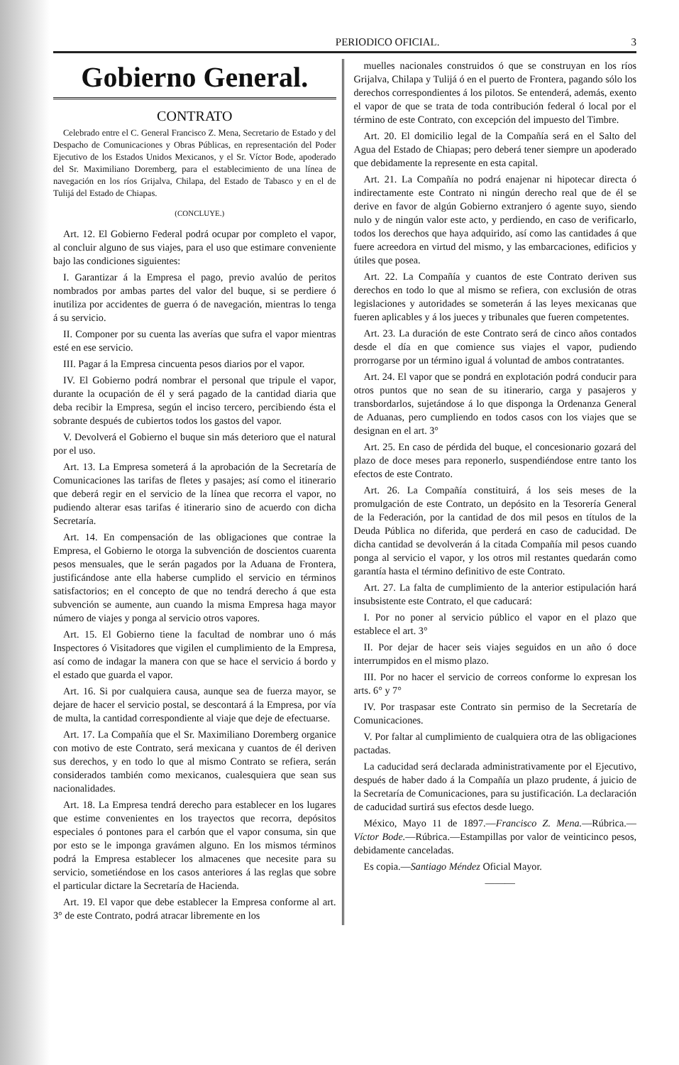PERIODICO OFICIAL. 3
Gobierno General.
CONTRATO
Celebrado entre el C. General Francisco Z. Mena, Secretario de Estado y del Despacho de Comunicaciones y Obras Públicas, en representación del Poder Ejecutivo de los Estados Unidos Mexicanos, y el Sr. Víctor Bode, apoderado del Sr. Maximiliano Doremberg, para el establecimiento de una línea de navegación en los ríos Grijalva, Chilapa, del Estado de Tabasco y en el de Tulijá del Estado de Chiapas.
(CONCLUYE.)
Art. 12. El Gobierno Federal podrá ocupar por completo el vapor, al concluir alguno de sus viajes, para el uso que estimare conveniente bajo las condiciones siguientes:
I. Garantizar á la Empresa el pago, previo avalúo de peritos nombrados por ambas partes del valor del buque, si se perdiere ó inutiliza por accidentes de guerra ó de navegación, mientras lo tenga á su servicio.
II. Componer por su cuenta las averías que sufra el vapor mientras esté en ese servicio.
III. Pagar á la Empresa cincuenta pesos diarios por el vapor.
IV. El Gobierno podrá nombrar el personal que tripule el vapor, durante la ocupación de él y será pagado de la cantidad diaria que deba recibir la Empresa, según el inciso tercero, percibiendo ésta el sobrante después de cubiertos todos los gastos del vapor.
V. Devolverá el Gobierno el buque sin más deterioro que el natural por el uso.
Art. 13. La Empresa someterá á la aprobación de la Secretaría de Comunicaciones las tarifas de fletes y pasajes; así como el itinerario que deberá regir en el servicio de la línea que recorra el vapor, no pudiendo alterar esas tarifas é itinerario sino de acuerdo con dicha Secretaría.
Art. 14. En compensación de las obligaciones que contrae la Empresa, el Gobierno le otorga la subvención de doscientos cuarenta pesos mensuales, que le serán pagados por la Aduana de Frontera, justificándose ante ella haberse cumplido el servicio en términos satisfactorios; en el concepto de que no tendrá derecho á que esta subvención se aumente, aun cuando la misma Empresa haga mayor número de viajes y ponga al servicio otros vapores.
Art. 15. El Gobierno tiene la facultad de nombrar uno ó más Inspectores ó Visitadores que vigilen el cumplimiento de la Empresa, así como de indagar la manera con que se hace el servicio á bordo y el estado que guarda el vapor.
Art. 16. Si por cualquiera causa, aunque sea de fuerza mayor, se dejare de hacer el servicio postal, se descontará á la Empresa, por vía de multa, la cantidad correspondiente al viaje que deje de efectuarse.
Art. 17. La Compañía que el Sr. Maximiliano Doremberg organice con motivo de este Contrato, será mexicana y cuantos de él deriven sus derechos, y en todo lo que al mismo Contrato se refiera, serán considerados también como mexicanos, cualesquiera que sean sus nacionalidades.
Art. 18. La Empresa tendrá derecho para establecer en los lugares que estime convenientes en los trayectos que recorra, depósitos especiales ó pontones para el carbón que el vapor consuma, sin que por esto se le imponga gravámen alguno. En los mismos términos podrá la Empresa establecer los almacenes que necesite para su servicio, sometiéndose en los casos anteriores á las reglas que sobre el particular dictare la Secretaría de Hacienda.
Art. 19. El vapor que debe establecer la Empresa conforme al art. 3° de este Contrato, podrá atracar libremente en los
muelles nacionales construidos ó que se construyan en los ríos Grijalva, Chilapa y Tulijá ó en el puerto de Frontera, pagando sólo los derechos correspondientes á los pilotos. Se entenderá, además, exento el vapor de que se trata de toda contribución federal ó local por el término de este Contrato, con excepción del impuesto del Timbre.
Art. 20. El domicilio legal de la Compañía será en el Salto del Agua del Estado de Chiapas; pero deberá tener siempre un apoderado que debidamente la represente en esta capital.
Art. 21. La Compañía no podrá enajenar ni hipotecar directa ó indirectamente este Contrato ni ningún derecho real que de él se derive en favor de algún Gobierno extranjero ó agente suyo, siendo nulo y de ningún valor este acto, y perdiendo, en caso de verificarlo, todos los derechos que haya adquirido, así como las cantidades á que fuere acreedora en virtud del mismo, y las embarcaciones, edificios y útiles que posea.
Art. 22. La Compañía y cuantos de este Contrato deriven sus derechos en todo lo que al mismo se refiera, con exclusión de otras legislaciones y autoridades se someterán á las leyes mexicanas que fueren aplicables y á los jueces y tribunales que fueren competentes.
Art. 23. La duración de este Contrato será de cinco años contados desde el día en que comience sus viajes el vapor, pudiendo prorrogarse por un término igual á voluntad de ambos contratantes.
Art. 24. El vapor que se pondrá en explotación podrá conducir para otros puntos que no sean de su itinerario, carga y pasajeros y transbordarlos, sujetándose á lo que disponga la Ordenanza General de Aduanas, pero cumpliendo en todos casos con los viajes que se designan en el art. 3°
Art. 25. En caso de pérdida del buque, el concesionario gozará del plazo de doce meses para reponerlo, suspendiéndose entre tanto los efectos de este Contrato.
Art. 26. La Compañía constituirá, á los seis meses de la promulgación de este Contrato, un depósito en la Tesorería General de la Federación, por la cantidad de dos mil pesos en títulos de la Deuda Pública no diferida, que perderá en caso de caducidad. De dicha cantidad se devolverán á la citada Compañía mil pesos cuando ponga al servicio el vapor, y los otros mil restantes quedarán como garantía hasta el término definitivo de este Contrato.
Art. 27. La falta de cumplimiento de la anterior estipulación hará insubsistente este Contrato, el que caducará:
I. Por no poner al servicio público el vapor en el plazo que establece el art. 3°
II. Por dejar de hacer seis viajes seguidos en un año ó doce interrumpidos en el mismo plazo.
III. Por no hacer el servicio de correos conforme lo expresan los arts. 6° y 7°
IV. Por traspasar este Contrato sin permiso de la Secretaría de Comunicaciones.
V. Por faltar al cumplimiento de cualquiera otra de las obligaciones pactadas.
La caducidad será declarada administrativamente por el Ejecutivo, después de haber dado á la Compañía un plazo prudente, á juicio de la Secretaría de Comunicaciones, para su justificación. La declaración de caducidad surtirá sus efectos desde luego.
México, Mayo 11 de 1897.—Francisco Z. Mena.—Rúbrica.—Víctor Bode.—Rúbrica.—Estampillas por valor de veinticinco pesos, debidamente canceladas.
Es copia.—Santiago Méndez Oficial Mayor.
———